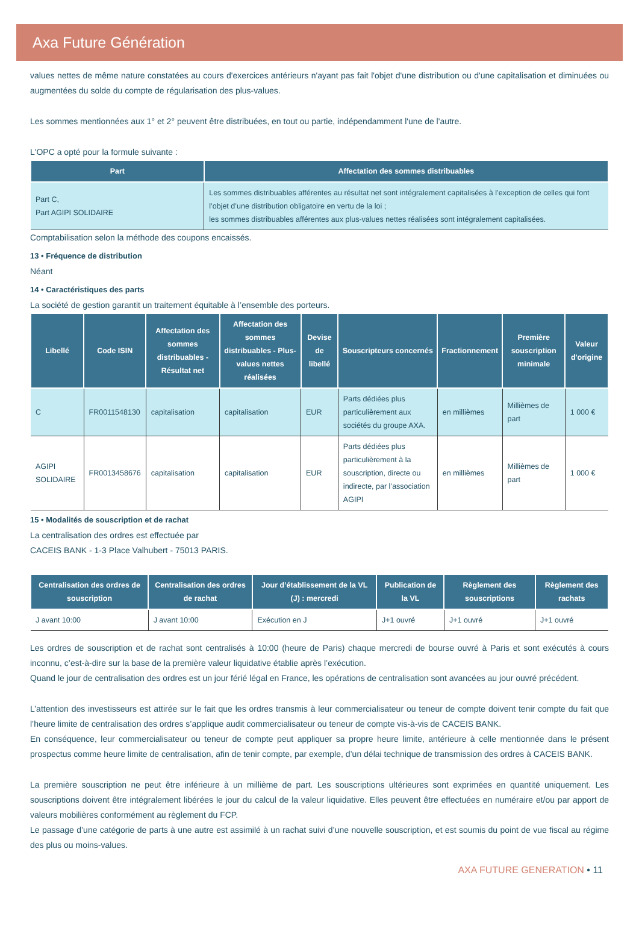Axa Future Génération
values nettes de même nature constatées au cours d'exercices antérieurs n'ayant pas fait l'objet d'une distribution ou d'une capitalisation et diminuées ou augmentées du solde du compte de régularisation des plus-values.
Les sommes mentionnées aux 1° et 2° peuvent être distribuées, en tout ou partie, indépendamment l'une de l'autre.
L'OPC a opté pour la formule suivante :
| Part | Affectation des sommes distribuables |
| --- | --- |
| Part C, Part AGIPI SOLIDAIRE | Les sommes distribuables afférentes au résultat net sont intégralement capitalisées à l’exception de celles qui font l’objet d’une distribution obligatoire en vertu de la loi ; les sommes distribuables afférentes aux plus-values nettes réalisées sont intégralement capitalisées. |
Comptabilisation selon la méthode des coupons encaissés.
13 • Fréquence de distribution
Néant
14 • Caractéristiques des parts
La société de gestion garantit un traitement équitable à l’ensemble des porteurs.
| Libellé | Code ISIN | Affectation des sommes distribuables - Résultat net | Affectation des sommes distribuables - Plus-values nettes réalisées | Devise de libellé | Souscripteurs concernés | Fractionnement | Première souscription minimale | Valeur d'origine |
| --- | --- | --- | --- | --- | --- | --- | --- | --- |
| C | FR0011548130 | capitalisation | capitalisation | EUR | Parts dédiées plus particulièrement aux sociétés du groupe AXA. | en millièmes | Millièmes de part | 1 000 € |
| AGIPI SOLIDAIRE | FR0013458676 | capitalisation | capitalisation | EUR | Parts dédiées plus particulièrement à la souscription, directe ou indirecte, par l’association AGIPI | en millièmes | Millièmes de part | 1 000 € |
15 • Modalités de souscription et de rachat
La centralisation des ordres est effectuée par
CACEIS BANK - 1-3 Place Valhubert - 75013 PARIS.
| Centralisation des ordres de souscription | Centralisation des ordres de rachat | Jour d’établissement de la VL (J) : mercredi | Publication de la VL | Règlement des souscriptions | Règlement des rachats |
| --- | --- | --- | --- | --- | --- |
| J avant 10:00 | J avant 10:00 | Exécution en J | J+1 ouvré | J+1 ouvré | J+1 ouvré |
Les ordres de souscription et de rachat sont centralisés à 10:00 (heure de Paris) chaque mercredi de bourse ouvré à Paris et sont exécutés à cours inconnu, c’est-à-dire sur la base de la première valeur liquidative établie après l’exécution.
Quand le jour de centralisation des ordres est un jour férié légal en France, les opérations de centralisation sont avancées au jour ouvré précédent.
L’attention des investisseurs est attirée sur le fait que les ordres transmis à leur commercialisateur ou teneur de compte doivent tenir compte du fait que l’heure limite de centralisation des ordres s’applique audit commercialisateur ou teneur de compte vis-à-vis de CACEIS BANK.
En conséquence, leur commercialisateur ou teneur de compte peut appliquer sa propre heure limite, antérieure à celle mentionnée dans le présent prospectus comme heure limite de centralisation, afin de tenir compte, par exemple, d’un délai technique de transmission des ordres à CACEIS BANK.
La première souscription ne peut être inférieure à un millième de part. Les souscriptions ultérieures sont exprimées en quantité uniquement. Les souscriptions doivent être intégralement libérées le jour du calcul de la valeur liquidative. Elles peuvent être effectuées en numéraire et/ou par apport de valeurs mobilières conformément au règlement du FCP.
Le passage d’une catégorie de parts à une autre est assimilé à un rachat suivi d’une nouvelle souscription, et est soumis du point de vue fiscal au régime des plus ou moins-values.
AXA FUTURE GENERATION • 11